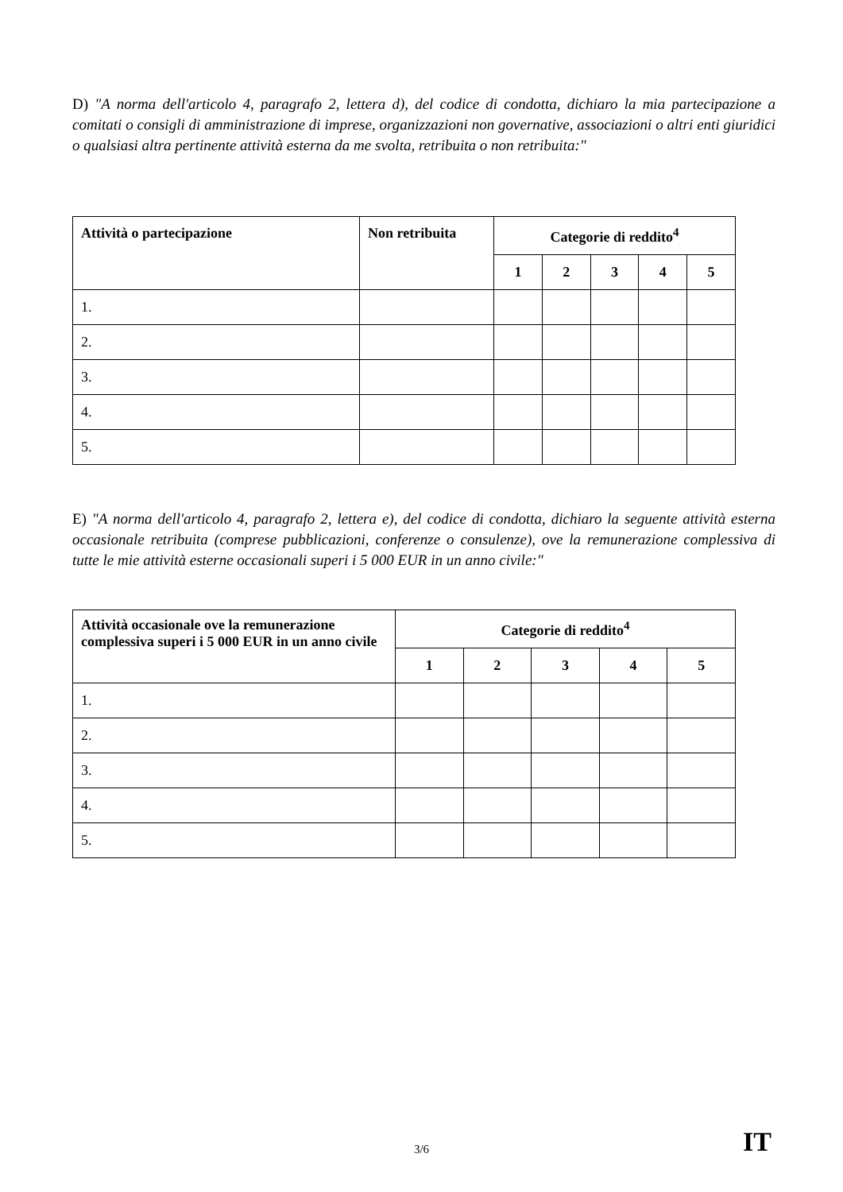D) "A norma dell'articolo 4, paragrafo 2, lettera d), del codice di condotta, dichiaro la mia partecipazione a comitati o consigli di amministrazione di imprese, organizzazioni non governative, associazioni o altri enti giuridici o qualsiasi altra pertinente attività esterna da me svolta, retribuita o non retribuita:"
| Attività o partecipazione | Non retribuita | Categorie di reddito<sup>4</sup> | | | | |
| --- | --- | --- | --- | --- | --- | --- |
| | | 1 | 2 | 3 | 4 | 5 |
| 1. | | | | | | |
| 2. | | | | | | |
| 3. | | | | | | |
| 4. | | | | | | |
| 5. | | | | | | |
E) "A norma dell'articolo 4, paragrafo 2, lettera e), del codice di condotta, dichiaro la seguente attività esterna occasionale retribuita (comprese pubblicazioni, conferenze o consulenze), ove la remunerazione complessiva di tutte le mie attività esterne occasionali superi i 5 000 EUR in un anno civile:"
| Attività occasionale ove la remunerazione complessiva superi i 5 000 EUR in un anno civile | Categorie di reddito<sup>4</sup> | | | | |
| --- | --- | --- | --- | --- | --- |
| | 1 | 2 | 3 | 4 | 5 |
| 1. | | | | | |
| 2. | | | | | |
| 3. | | | | | |
| 4. | | | | | |
| 5. | | | | | |
3/6 IT